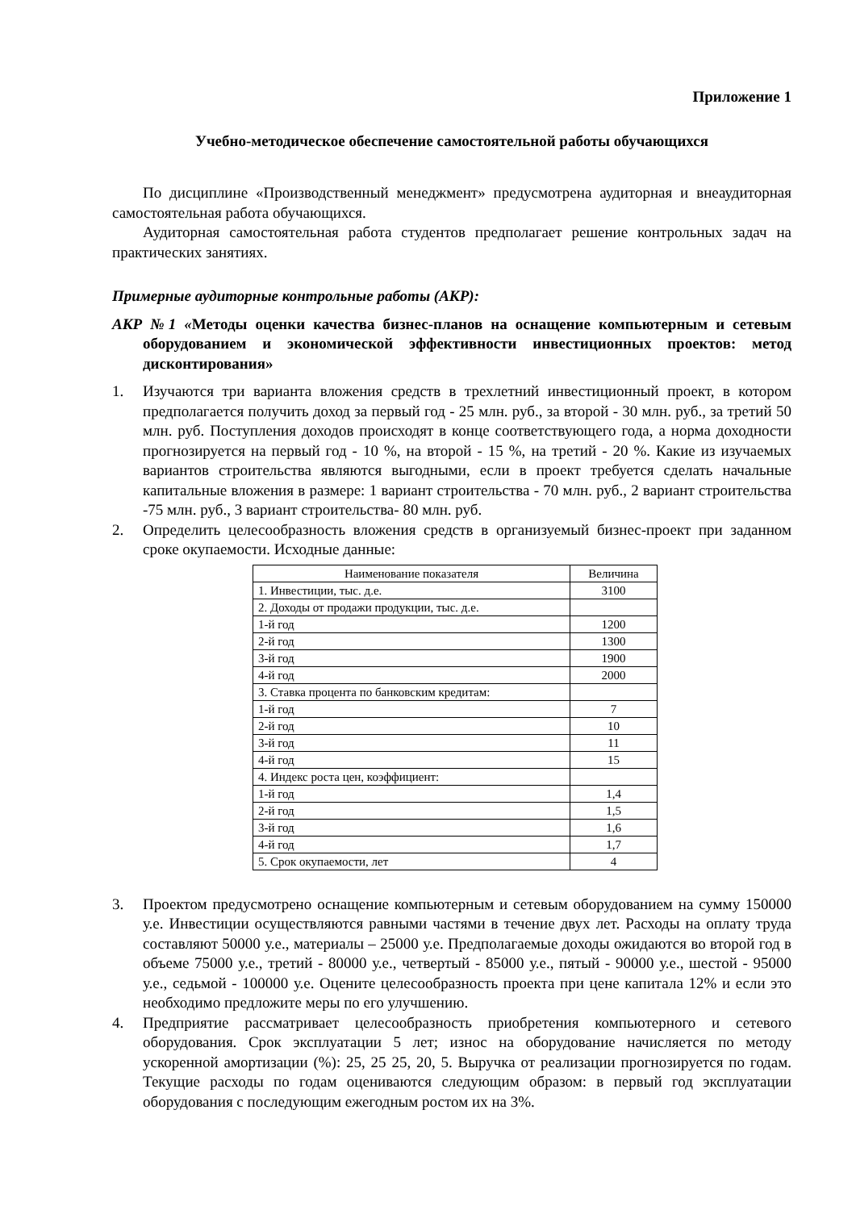Приложение 1
Учебно-методическое обеспечение самостоятельной работы обучающихся
По дисциплине «Производственный менеджмент» предусмотрена аудиторная и внеаудиторная самостоятельная работа обучающихся.
Аудиторная самостоятельная работа студентов предполагает решение контрольных задач на практических занятиях.
Примерные аудиторные контрольные работы (АКР):
АКР №1 «Методы оценки качества бизнес-планов на оснащение компьютерным и сетевым оборудованием и экономической эффективности инвестиционных проектов: метод дисконтирования»
1. Изучаются три варианта вложения средств в трехлетний инвестиционный проект, в котором предполагается получить доход за первый год - 25 млн. руб., за второй - 30 млн. руб., за третий 50 млн. руб. Поступления доходов происходят в конце соответствующего года, а норма доходности прогнозируется на первый год - 10 %, на второй - 15 %, на третий - 20 %. Какие из изучаемых вариантов строительства являются выгодными, если в проект требуется сделать начальные капитальные вложения в размере: 1 вариант строительства - 70 млн. руб., 2 вариант строительства -75 млн. руб., 3 вариант строительства- 80 млн. руб.
2. Определить целесообразность вложения средств в организуемый бизнес-проект при заданном сроке окупаемости. Исходные данные:
| Наименование показателя | Величина |
| --- | --- |
| 1. Инвестиции, тыс. д.е. | 3100 |
| 2. Доходы от продажи продукции, тыс. д.е. | |
| 1-й год | 1200 |
| 2-й год | 1300 |
| 3-й год | 1900 |
| 4-й год | 2000 |
| 3. Ставка процента по банковским кредитам: | |
| 1-й год | 7 |
| 2-й год | 10 |
| 3-й год | 11 |
| 4-й год | 15 |
| 4. Индекс роста цен, коэффициент: | |
| 1-й год | 1,4 |
| 2-й год | 1,5 |
| 3-й год | 1,6 |
| 4-й год | 1,7 |
| 5. Срок окупаемости, лет | 4 |
3. Проектом предусмотрено оснащение компьютерным и сетевым оборудованием на сумму 150000 у.е. Инвестиции осуществляются равными частями в течение двух лет. Расходы на оплату труда составляют 50000 у.е., материалы – 25000 у.е. Предполагаемые доходы ожидаются во второй год в объеме 75000 у.е., третий - 80000 у.е., четвертый - 85000 у.е., пятый - 90000 у.е., шестой - 95000 у.е., седьмой - 100000 у.е. Оцените целесообразность проекта при цене капитала 12% и если это необходимо предложите меры по его улучшению.
4. Предприятие рассматривает целесообразность приобретения компьютерного и сетевого оборудования. Срок эксплуатации 5 лет; износ на оборудование начисляется по методу ускоренной амортизации (%): 25, 25 25, 20, 5. Выручка от реализации прогнозируется по годам. Текущие расходы по годам оцениваются следующим образом: в первый год эксплуатации оборудования с последующим ежегодным ростом их на 3%.